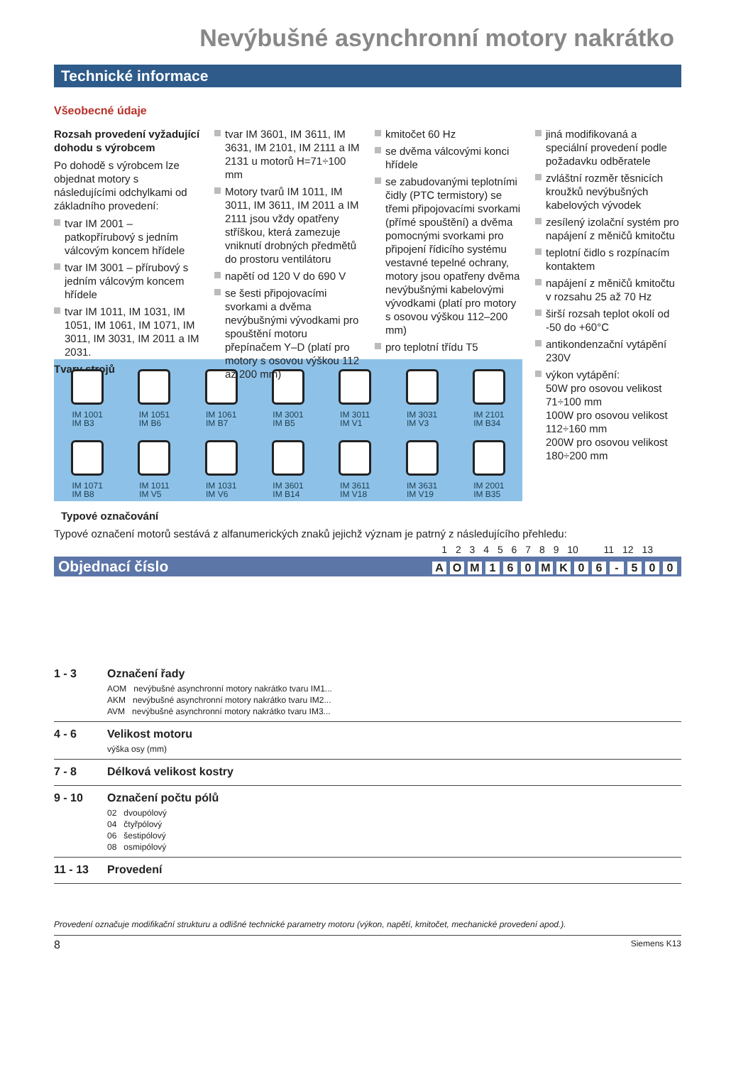Nevýbušné asynchronní motory nakrátko
Technické informace
Všeobecné údaje
Rozsah provedení vyžadující dohodu s výrobcem
Po dohodě s výrobcem lze objednat motory s následujícími odchylkami od základního provedení:
tvar IM 2001 – patkopřírubový s jedním válcovým koncem hřídele
tvar IM 3001 – přírubový s jedním válcovým koncem hřídele
tvar IM 1011, IM 1031, IM 1051, IM 1061, IM 1071, IM 3011, IM 3031, IM 2011 a IM 2031.
Tvary strojů
tvar IM 3601, IM 3611, IM 3631, IM 2101, IM 2111 a IM 2131 u motorů H=71÷100 mm
Motory tvarů IM 1011, IM 3011, IM 3611, IM 2011 a IM 2111 jsou vždy opatřeny stříškou, která zamezuje vniknutí drobných předmětů do prostoru ventilátoru
napětí od 120 V do 690 V
se šesti připojovacími svorkami a dvěma nevýbušnými vývodkami pro spouštění motoru přepínačem Y–D (platí pro motory s osovou výškou 112 až 200 mm)
kmitočet 60 Hz
se dvěma válcovými konci hřídele
se zabudovanými teplotními čidly (PTC termistory) se třemi připojovacími svorkami (přímé spouštění) a dvěma pomocnými svorkami pro připojení řídicího systému vestavné tepelné ochrany, motory jsou opatřeny dvěma nevýbušnými kabelovými vývodkami (platí pro motory s osovou výškou 112–200 mm)
pro teplotní třídu T5
jiná modifikovaná a speciální provedení podle požadavku odběratele
zvláštní rozměr těsnicích kroužků nevýbušných kabelových vývodek
zesílený izolační systém pro napájení z měničů kmitočtu
teplotní čidlo s rozpínacím kontaktem
napájení z měničů kmitočtu v rozsahu 25 až 70 Hz
širší rozsah teplot okolí od -50 do +60°C
antikondenzační vytápění 230V
výkon vytápění:
50W pro osovou velikost 71÷100 mm
100W pro osovou velikost 112÷160 mm
200W pro osovou velikost 180÷200 mm
IM 1001
IM B3
IM 1051
IM B6
IM 1061
IM B7
IM 3001
IM B5
IM 3011
IM V1
IM 3031
IM V3
IM 2101
IM B34
IM 1071
IM B8
IM 1011
IM V5
IM 1031
IM V6
IM 3601
IM B14
IM 3611
IM V18
IM 3631
IM V19
IM 2001
IM B35
Typové označování
Typové označení motorů sestává z alfanumerických znaků jejichž význam je patrný z následujícího přehledu:
1 2 3 4 5 6 7 8 9 10 11 12 13
Objednací číslo AOM 160 MK 06 - 500
1 - 3 Označení řady
AOM nevýbušné asynchronní motory nakrátko tvaru IM1...
AKM nevýbušné asynchronní motory nakrátko tvaru IM2...
AVM nevýbušné asynchronní motory nakrátko tvaru IM3...
4 - 6 Velikost motoru
výška osy (mm)
7 - 8 Délková velikost kostry
9 - 10 Označení počtu pólů
02 dvoupólový
04 čtyřpólový
06 šestipólový
08 osmipólový
11 - 13 Provedení
Provedení označuje modifikační strukturu a odlišné technické parametry motoru (výkon, napětí, kmitočet, mechanické provedení apod.).
8 Siemens K13